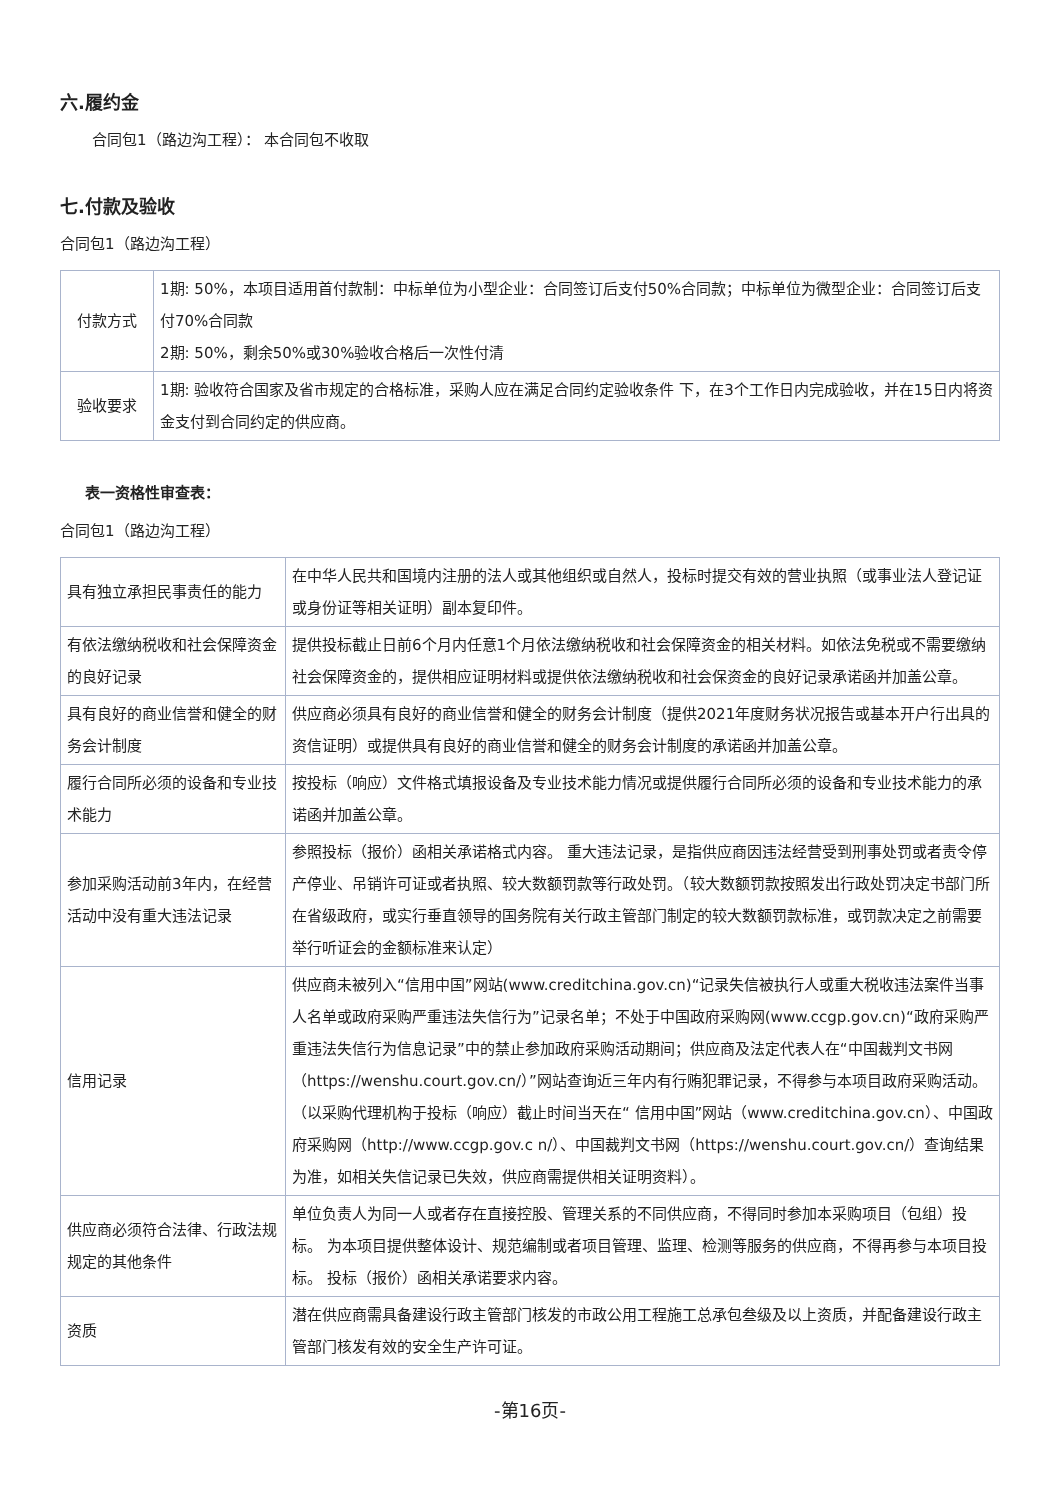六.履约金
合同包1（路边沟工程）： 本合同包不收取
七.付款及验收
合同包1（路边沟工程）
| 付款方式 | 1期: 50%，本项目适用首付款制：中标单位为小型企业：合同签订后支付50%合同款；中标单位为微型企业：合同签订后支付70%合同款 2期: 50%，剩余50%或30%验收合格后一次性付清 |
| 验收要求 | 1期: 验收符合国家及省市规定的合格标准，采购人应在满足合同约定验收条件 下，在3个工作日内完成验收，并在15日内将资金支付到合同约定的供应商。 |
表一资格性审查表：
合同包1（路边沟工程）
| 具有独立承担民事责任的能力 | 在中华人民共和国境内注册的法人或其他组织或自然人，投标时提交有效的营业执照（或事业法人登记证或身份证等相关证明）副本复印件。 |
| 有依法缴纳税收和社会保障资金的良好记录 | 提供投标截止日前6个月内任意1个月依法缴纳税收和社会保障资金的相关材料。如依法免税或不需要缴纳社会保障资金的，提供相应证明材料或提供依法缴纳税收和社会保资金的良好记录承诺函并加盖公章。 |
| 具有良好的商业信誉和健全的财务会计制度 | 供应商必须具有良好的商业信誉和健全的财务会计制度（提供2021年度财务状况报告或基本开户行出具的资信证明）或提供具有良好的商业信誉和健全的财务会计制度的承诺函并加盖公章。 |
| 履行合同所必须的设备和专业技术能力 | 按投标（响应）文件格式填报设备及专业技术能力情况或提供履行合同所必须的设备和专业技术能力的承诺函并加盖公章。 |
| 参加采购活动前3年内，在经营活动中没有重大违法记录 | 参照投标（报价）函相关承诺格式内容。 重大违法记录，是指供应商因违法经营受到刑事处罚或者责令停产停业、吊销许可证或者执照、较大数额罚款等行政处罚。（较大数额罚款按照发出行政处罚决定书部门所在省级政府，或实行垂直领导的国务院有关行政主管部门制定的较大数额罚款标准，或罚款决定之前需要举行听证会的金额标准来认定） |
| 信用记录 | 供应商未被列入“信用中国”网站(www.creditchina.gov.cn)“记录失信被执行人或重大税收违法案件当事人名单或政府采购严重违法失信行为”记录名单；不处于中国政府采购网(www.ccgp.gov.cn)“政府采购严重违法失信行为信息记录”中的禁止参加政府采购活动期间；供应商及法定代表人在“中国裁判文书网（https://wenshu.court.gov.cn/）”网站查询近三年内有行贿犯罪记录，不得参与本项目政府采购活动。（以采购代理机构于投标（响应）截止时间当天在“ 信用中国”网站（www.creditchina.gov.cn）、中国政府采购网（http://www.ccgp.gov.c n/）、中国裁判文书网（https://wenshu.court.gov.cn/）查询结果为准，如相关失信记录已失效，供应商需提供相关证明资料）。 |
| 供应商必须符合法律、行政法规规定的其他条件 | 单位负责人为同一人或者存在直接控股、管理关系的不同供应商，不得同时参加本采购项目（包组）投标。 为本项目提供整体设计、规范编制或者项目管理、监理、检测等服务的供应商，不得再参与本项目投标。 投标（报价）函相关承诺要求内容。 |
| 资质 | 潜在供应商需具备建设行政主管部门核发的市政公用工程施工总承包叁级及以上资质，并配备建设行政主管部门核发有效的安全生产许可证。 |
-第16页-